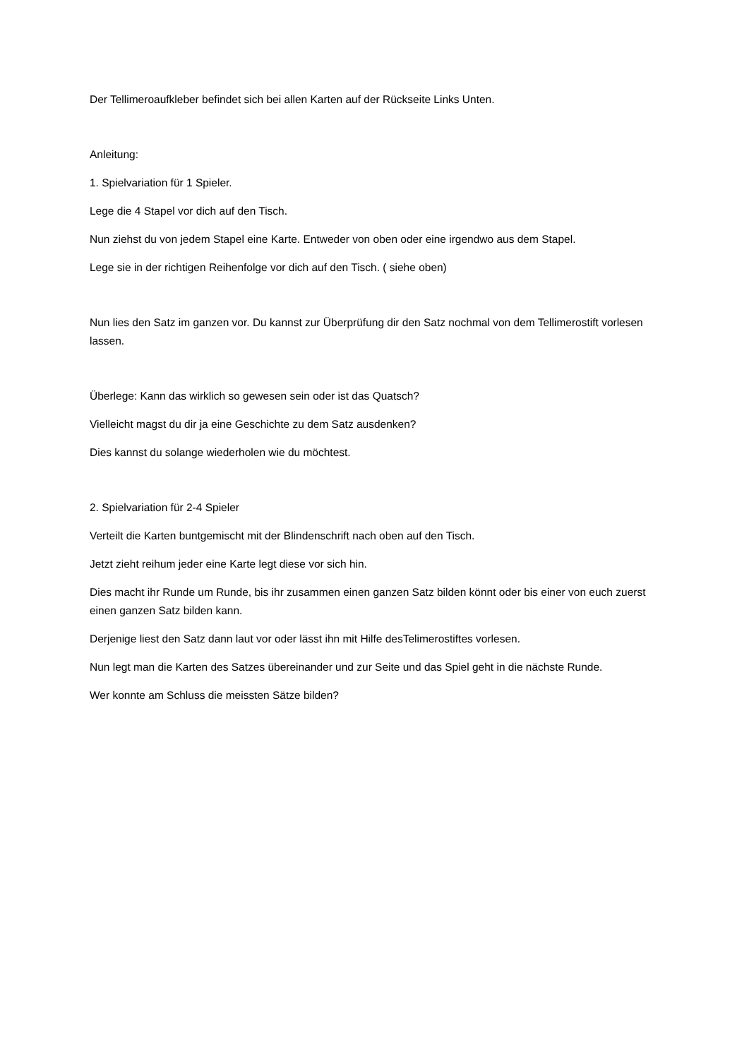Der Tellimeroaufkleber befindet sich bei allen Karten auf der Rückseite Links Unten.
Anleitung:
1. Spielvariation für 1 Spieler.
Lege die 4 Stapel vor dich auf den Tisch.
Nun ziehst du von jedem Stapel eine Karte. Entweder von oben oder eine irgendwo aus dem Stapel.
Lege sie in der richtigen Reihenfolge vor dich auf den Tisch. ( siehe oben)
Nun lies den Satz im ganzen vor. Du kannst zur Überprüfung dir den Satz nochmal von dem Tellimerostift vorlesen lassen.
Überlege: Kann das wirklich so gewesen sein oder ist das Quatsch?
Vielleicht magst du dir ja eine Geschichte zu dem Satz ausdenken?
Dies kannst du solange wiederholen wie du möchtest.
2. Spielvariation für 2-4 Spieler
Verteilt die Karten buntgemischt mit der Blindenschrift nach oben auf den Tisch.
Jetzt zieht reihum jeder eine Karte legt diese vor sich hin.
Dies macht ihr Runde um Runde, bis ihr zusammen einen ganzen Satz bilden könnt oder bis einer von euch zuerst einen ganzen Satz bilden kann.
Derjenige liest den Satz dann laut vor oder lässt ihn mit Hilfe desTelimerostiftes vorlesen.
Nun legt man die Karten des Satzes übereinander und zur Seite und das Spiel geht in die nächste Runde.
Wer konnte am Schluss die meissten Sätze bilden?